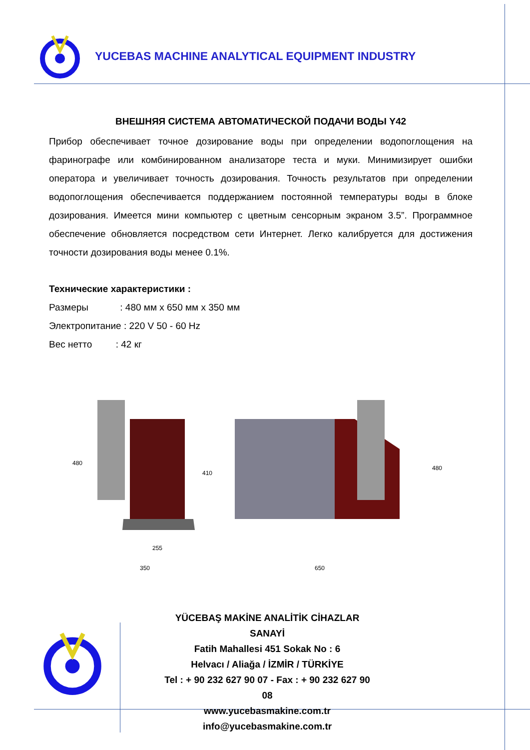YUCEBAS MACHINE ANALYTICAL EQUIPMENT INDUSTRY
ВНЕШНЯЯ СИСТЕМА АВТОМАТИЧЕСКОЙ ПОДАЧИ ВОДЫ Y42
Прибор обеспечивает точное дозирование воды при определении водопоглощения на фаринографе или комбинированном анализаторе теста и муки. Минимизирует ошибки оператора и увеличивает точность дозирования. Точность результатов при определении водопоглощения обеспечивается поддержанием постоянной температуры воды в блоке дозирования. Имеется мини компьютер с цветным сенсорным экраном 3.5”. Программное обеспечение обновляется посредством сети Интернет. Легко калибруется для достижения точности дозирования воды менее 0.1%.
Технические характеристики :
Размеры : 480 мм x 650 мм x 350 мм
Электропитание : 220 V 50 - 60 Hz
Вес нетто : 42 кг
480
410
480
255
350
650
YÜCEBAŞ MAKİNE ANALİTİK CİHAZLAR SANAYİ
Fatih Mahallesi 451 Sokak No : 6
Helvacı / Aliağa / İZMİR / TÜRKİYE
Tel : + 90 232 627 90 07 - Fax : + 90 232 627 90 08
www.yucebasmakine.com.tr
info@yucebasmakine.com.tr